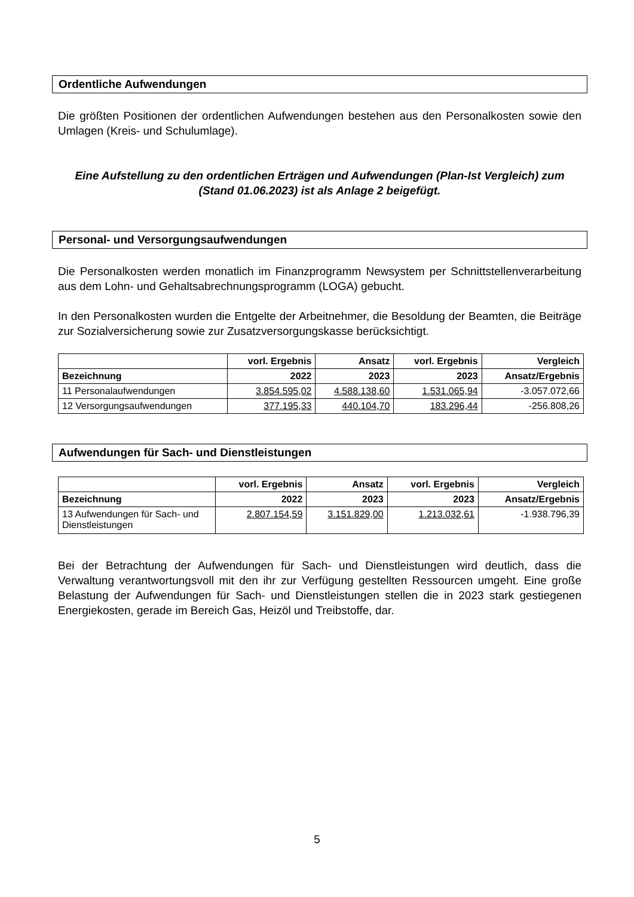Ordentliche Aufwendungen
Die größten Positionen der ordentlichen Aufwendungen bestehen aus den Personalkosten sowie den Umlagen (Kreis- und Schulumlage).
Eine Aufstellung zu den ordentlichen Erträgen und Aufwendungen (Plan-Ist Vergleich) zum (Stand 01.06.2023) ist als Anlage 2 beigefügt.
Personal- und Versorgungsaufwendungen
Die Personalkosten werden monatlich im Finanzprogramm Newsystem per Schnittstellenverarbeitung aus dem Lohn- und Gehaltsabrechnungsprogramm (LOGA) gebucht.
In den Personalkosten wurden die Entgelte der Arbeitnehmer, die Besoldung der Beamten, die Beiträge zur Sozialversicherung sowie zur Zusatzversorgungskasse berücksichtigt.
| | vorl. Ergebnis | Ansatz | vorl. Ergebnis | Vergleich |
| --- | --- | --- | --- | --- |
| Bezeichnung | 2022 | 2023 | 2023 | Ansatz/Ergebnis |
| 11 Personalaufwendungen | 3.854.595,02 | 4.588.138,60 | 1.531.065,94 | -3.057.072,66 |
| 12 Versorgungsaufwendungen | 377.195,33 | 440.104,70 | 183.296,44 | -256.808,26 |
Aufwendungen für Sach- und Dienstleistungen
| | vorl. Ergebnis | Ansatz | vorl. Ergebnis | Vergleich |
| --- | --- | --- | --- | --- |
| Bezeichnung | 2022 | 2023 | 2023 | Ansatz/Ergebnis |
| 13 Aufwendungen für Sach- und Dienstleistungen | 2.807.154,59 | 3.151.829,00 | 1.213.032,61 | -1.938.796,39 |
Bei der Betrachtung der Aufwendungen für Sach- und Dienstleistungen wird deutlich, dass die Verwaltung verantwortungsvoll mit den ihr zur Verfügung gestellten Ressourcen umgeht. Eine große Belastung der Aufwendungen für Sach- und Dienstleistungen stellen die in 2023 stark gestiegenen Energiekosten, gerade im Bereich Gas, Heizöl und Treibstoffe, dar.
5